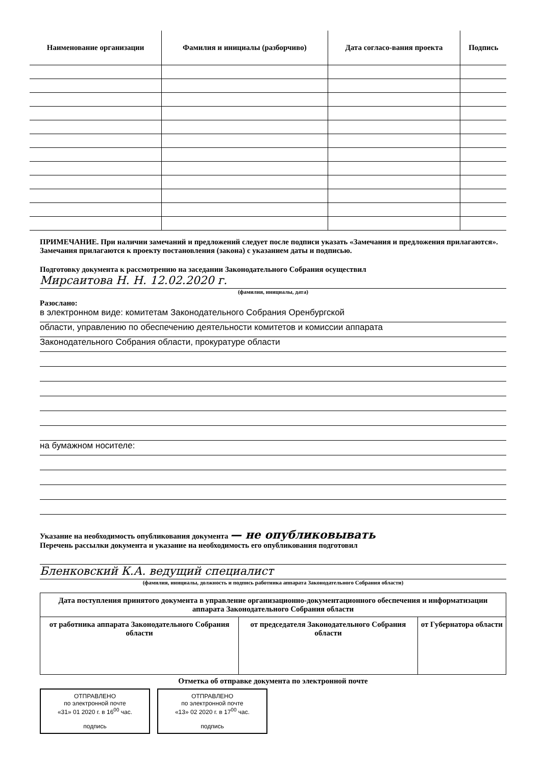| Наименование организации | Фамилия и инициалы (разборчиво) | Дата согласо-вания проекта | Подпись |
| --- | --- | --- | --- |
ПРИМЕЧАНИЕ. При наличии замечаний и предложений следует после подписи указать «Замечания и предложения прилагаются». Замечания прилагаются к проекту постановления (закона) с указанием даты и подписью.
Подготовку документа к рассмотрению на заседании Законодательного Собрания осуществил
Мирсаитова Н. Н. 12.02.2020 г.
(фамилия, инициалы, дата)
Разослано:
в электронном виде: комитетам Законодательного Собрания Оренбургской
области, управлению по обеспечению деятельности комитетов и комиссии аппарата
Законодательного Собрания области, прокуратуре области
на бумажном носителе:
Указание на необходимость опубликования документа — не опубликовывать
Перечень рассылки документа и указание на необходимость его опубликования подготовил
Бленковский К.А. ведущий специалист
(фамилия, инициалы, должность и подпись работника аппарата Законодательного Собрания области)
| Дата поступления принятого документа в управление организационно-документационного обеспечения и информатизации аппарата Законодательного Собрания области | | |
| от работника аппарата Законодательного Собрания области | от председателя Законодательного Собрания области | от Губернатора области |
Отметка об отправке документа по электронной почте
ОТПРАВЛЕНО
по электронной почте
«31» 01 2020 г. в 16<sup>00</sup> час.
подпись
ОТПРАВЛЕНО
по электронной почте
«13» 02 2020 г. в 17<sup>00</sup> час.
подпись